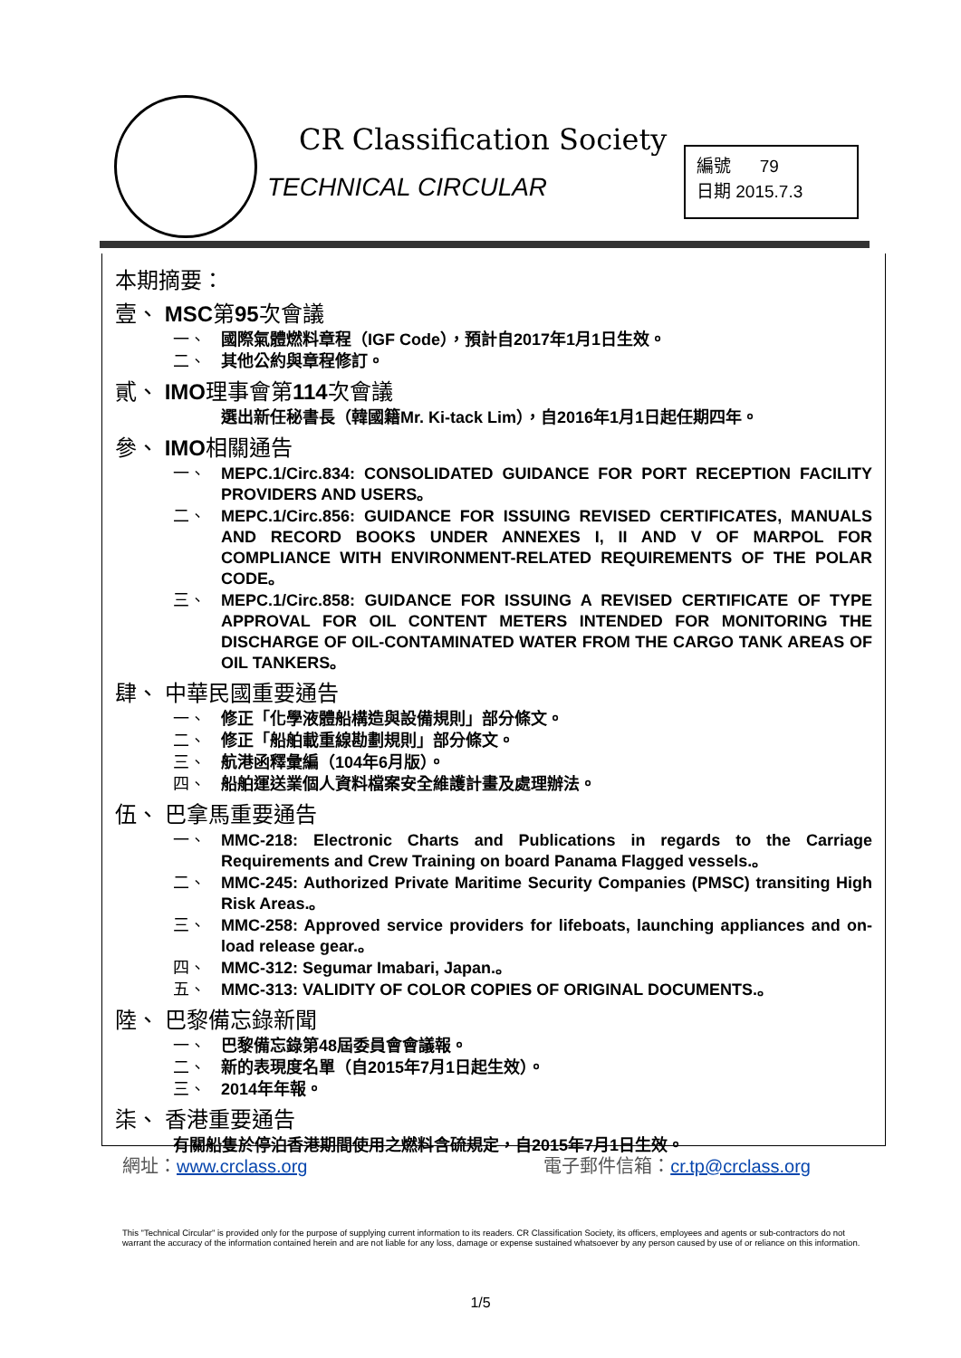CR Classification Society
TECHNICAL CIRCULAR
編號 79
日期 2015.7.3
本期摘要：
壹、 MSC第95次會議
一、 國際氣體燃料章程（IGF Code），預計自2017年1月1日生效。
二、 其他公約與章程修訂。
貳、 IMO理事會第114次會議
選出新任秘書長（韓國籍Mr. Ki-tack Lim），自2016年1月1日起任期四年。
參、 IMO相關通告
一、 MEPC.1/Circ.834: CONSOLIDATED GUIDANCE FOR PORT RECEPTION FACILITY PROVIDERS AND USERS。
二、 MEPC.1/Circ.856: GUIDANCE FOR ISSUING REVISED CERTIFICATES, MANUALS AND RECORD BOOKS UNDER ANNEXES I, II AND V OF MARPOL FOR COMPLIANCE WITH ENVIRONMENT-RELATED REQUIREMENTS OF THE POLAR CODE。
三、 MEPC.1/Circ.858: GUIDANCE FOR ISSUING A REVISED CERTIFICATE OF TYPE APPROVAL FOR OIL CONTENT METERS INTENDED FOR MONITORING THE DISCHARGE OF OIL-CONTAMINATED WATER FROM THE CARGO TANK AREAS OF OIL TANKERS。
肆、 中華民國重要通告
一、 修正「化學液體船構造與設備規則」部分條文。
二、 修正「船舶載重線勘劃規則」部分條文。
三、 航港函釋彙編（104年6月版）。
四、 船舶運送業個人資料檔案安全維護計畫及處理辦法。
伍、 巴拿馬重要通告
一、 MMC-218: Electronic Charts and Publications in regards to the Carriage Requirements and Crew Training on board Panama Flagged vessels.。
二、 MMC-245: Authorized Private Maritime Security Companies (PMSC) transiting High Risk Areas.。
三、 MMC-258: Approved service providers for lifeboats, launching appliances and on-load release gear.。
四、 MMC-312: Segumar Imabari, Japan.。
五、 MMC-313: VALIDITY OF COLOR COPIES OF ORIGINAL DOCUMENTS.。
陸、 巴黎備忘錄新聞
一、 巴黎備忘錄第48屆委員會會議報。
二、 新的表現度名單（自2015年7月1日起生效）。
三、 2014年年報。
柒、 香港重要通告
有關船隻於停泊香港期間使用之燃料含硫規定，自2015年7月1日生效。
網址：www.crclass.org 電子郵件信箱：cr.tp@crclass.org
This "Technical Circular" is provided only for the purpose of supplying current information to its readers. CR Classification Society, its officers, employees and agents or sub-contractors do not warrant the accuracy of the information contained herein and are not liable for any loss, damage or expense sustained whatsoever by any person caused by use of or reliance on this information.
1/5